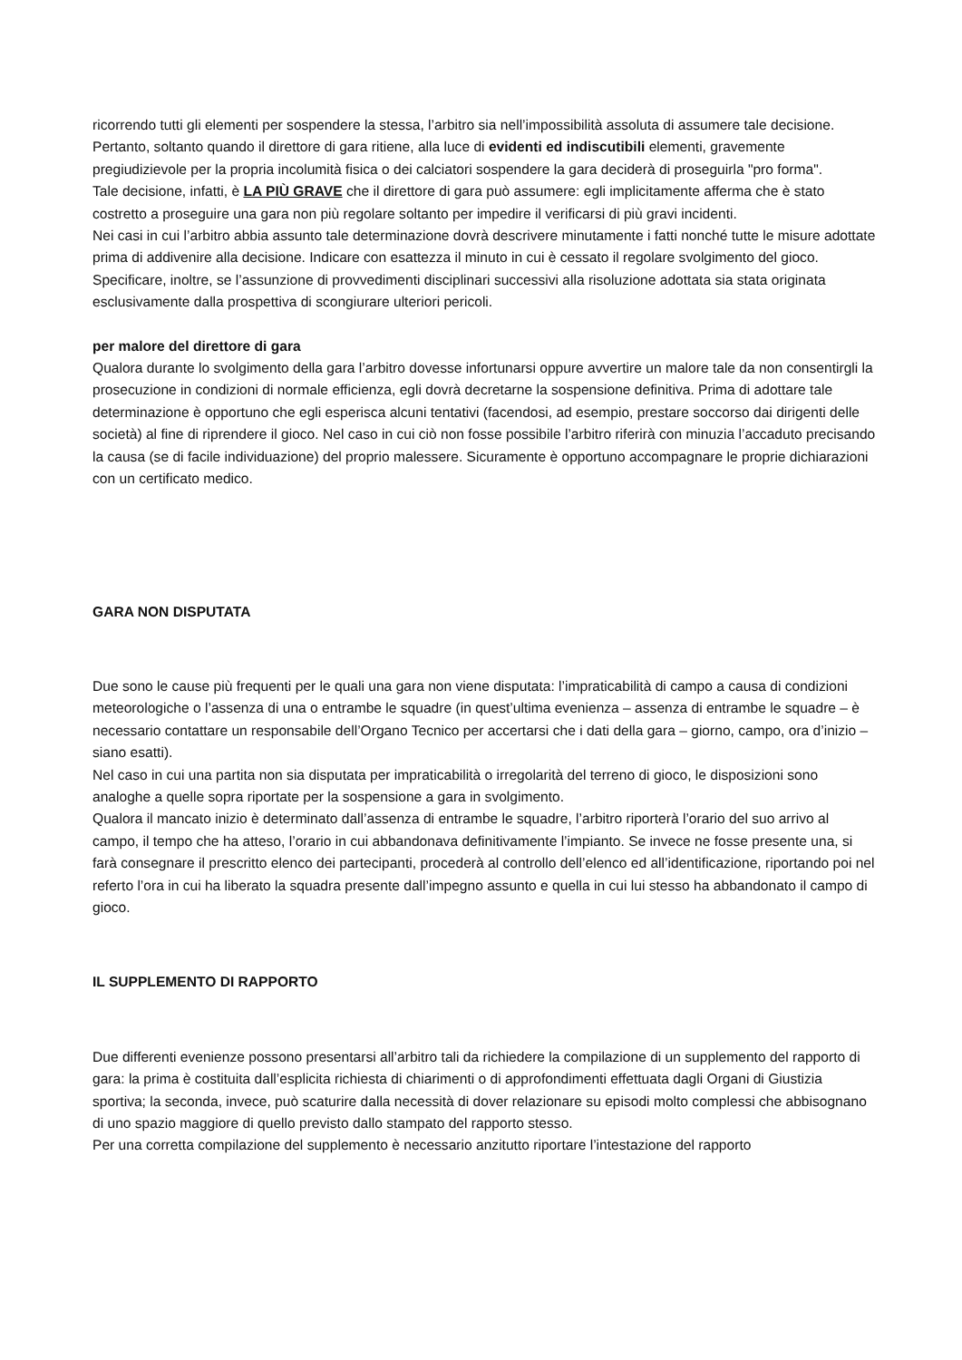ricorrendo tutti gli elementi per sospendere la stessa, l’arbitro sia nell’impossibilità assoluta di assumere tale decisione.
Pertanto, soltanto quando il direttore di gara ritiene, alla luce di evidenti ed indiscutibili elementi, gravemente pregiudizievole per la propria incolumità fisica o dei calciatori sospendere la gara deciderà di proseguirla "pro forma".
Tale decisione, infatti, è LA PIÙ GRAVE che il direttore di gara può assumere: egli implicitamente afferma che è stato costretto a proseguire una gara non più regolare soltanto per impedire il verificarsi di più gravi incidenti.
Nei casi in cui l’arbitro abbia assunto tale determinazione dovrà descrivere minutamente i fatti nonché tutte le misure adottate prima di addivenire alla decisione. Indicare con esattezza il minuto in cui è cessato il regolare svolgimento del gioco. Specificare, inoltre, se l’assunzione di provvedimenti disciplinari successivi alla risoluzione adottata sia stata originata esclusivamente dalla prospettiva di scongiurare ulteriori pericoli.
per malore del direttore di gara
Qualora durante lo svolgimento della gara l’arbitro dovesse infortunarsi oppure avvertire un malore tale da non consentirgli la prosecuzione in condizioni di normale efficienza, egli dovrà decretarne la sospensione definitiva. Prima di adottare tale determinazione è opportuno che egli esperisca alcuni tentativi (facendosi, ad esempio, prestare soccorso dai dirigenti delle società) al fine di riprendere il gioco. Nel caso in cui ciò non fosse possibile l’arbitro riferirà con minuzia l’accaduto precisando la causa (se di facile individuazione) del proprio malessere. Sicuramente è opportuno accompagnare le proprie dichiarazioni con un certificato medico.
GARA NON DISPUTATA
Due sono le cause più frequenti per le quali una gara non viene disputata: l’impraticabilità di campo a causa di condizioni meteorologiche o l’assenza di una o entrambe le squadre (in quest’ultima evenienza – assenza di entrambe le squadre – è necessario contattare un responsabile dell’Organo Tecnico per accertarsi che i dati della gara – giorno, campo, ora d’inizio – siano esatti).
Nel caso in cui una partita non sia disputata per impraticabilità o irregolarità del terreno di gioco, le disposizioni sono analoghe a quelle sopra riportate per la sospensione a gara in svolgimento.
Qualora il mancato inizio è determinato dall’assenza di entrambe le squadre, l’arbitro riporterà l’orario del suo arrivo al campo, il tempo che ha atteso, l’orario in cui abbandonava definitivamente l’impianto. Se invece ne fosse presente una, si farà consegnare il prescritto elenco dei partecipanti, procederà al controllo dell’elenco ed all’identificazione, riportando poi nel referto l’ora in cui ha liberato la squadra presente dall’impegno assunto e quella in cui lui stesso ha abbandonato il campo di gioco.
IL SUPPLEMENTO DI RAPPORTO
Due differenti evenienze possono presentarsi all’arbitro tali da richiedere la compilazione di un supplemento del rapporto di gara: la prima è costituita dall’esplicita richiesta di chiarimenti o di approfondimenti effettuata dagli Organi di Giustizia sportiva; la seconda, invece, può scaturire dalla necessità di dover relazionare su episodi molto complessi che abbisognano di uno spazio maggiore di quello previsto dallo stampato del rapporto stesso.
Per una corretta compilazione del supplemento è necessario anzitutto riportare l’intestazione del rapporto